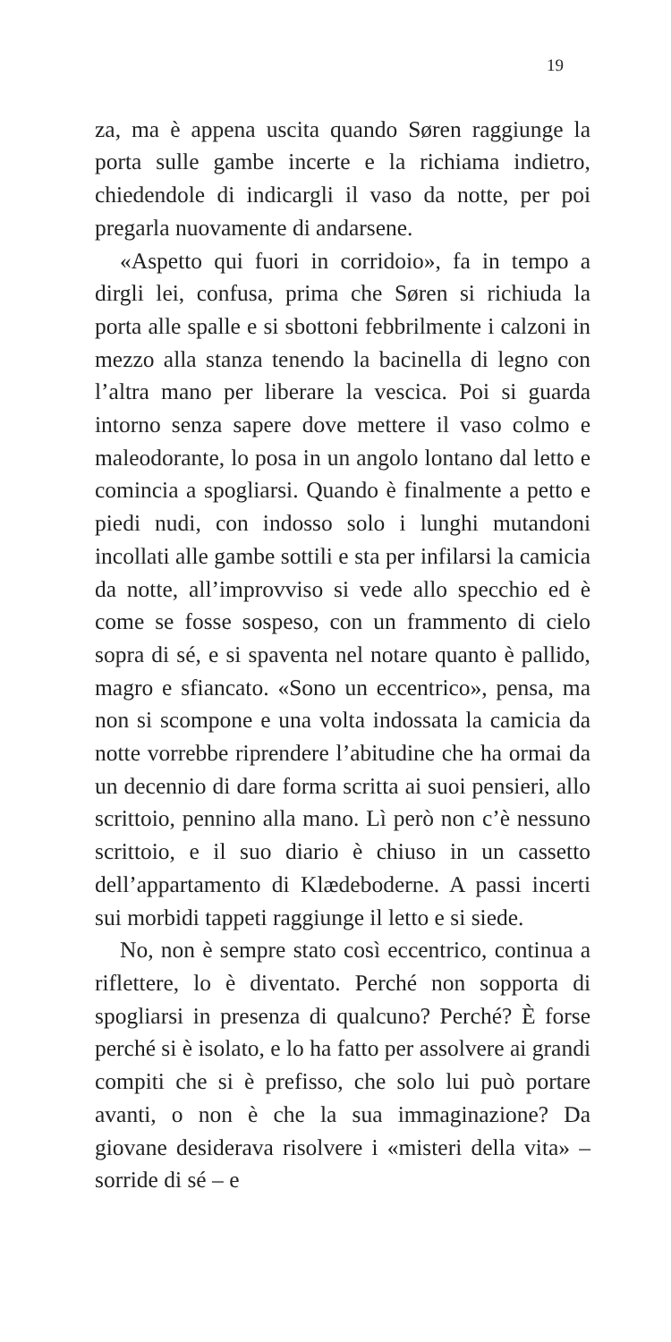19
za, ma è appena uscita quando Søren raggiunge la porta sulle gambe incerte e la richiama indietro, chiedendole di indicargli il vaso da notte, per poi pregarla nuovamente di andarsene.
«Aspetto qui fuori in corridoio», fa in tempo a dirgli lei, confusa, prima che Søren si richiuda la porta alle spalle e si sbottoni febbrilmente i calzoni in mezzo alla stanza tenendo la bacinella di legno con l’altra mano per liberare la vescica. Poi si guarda intorno senza sapere dove mettere il vaso colmo e maleodorante, lo posa in un angolo lontano dal letto e comincia a spogliarsi. Quando è finalmente a petto e piedi nudi, con indosso solo i lunghi mutandoni incollati alle gambe sottili e sta per infilarsi la camicia da notte, all’improvviso si vede allo specchio ed è come se fosse sospeso, con un frammento di cielo sopra di sé, e si spaventa nel notare quanto è pallido, magro e sfiancato. «Sono un eccentrico», pensa, ma non si scompone e una volta indossata la camicia da notte vorrebbe riprendere l’abitudine che ha ormai da un decennio di dare forma scritta ai suoi pensieri, allo scrittoio, pennino alla mano. Lì però non c’è nessuno scrittoio, e il suo diario è chiuso in un cassetto dell’appartamento di Klædeboderne. A passi incerti sui morbidi tappeti raggiunge il letto e si siede.
No, non è sempre stato così eccentrico, continua a riflettere, lo è diventato. Perché non sopporta di spogliarsi in presenza di qualcuno? Perché? È forse perché si è isolato, e lo ha fatto per assolvere ai grandi compiti che si è prefisso, che solo lui può portare avanti, o non è che la sua immaginazione? Da giovane desiderava risolvere i «misteri della vita» – sorride di sé – e